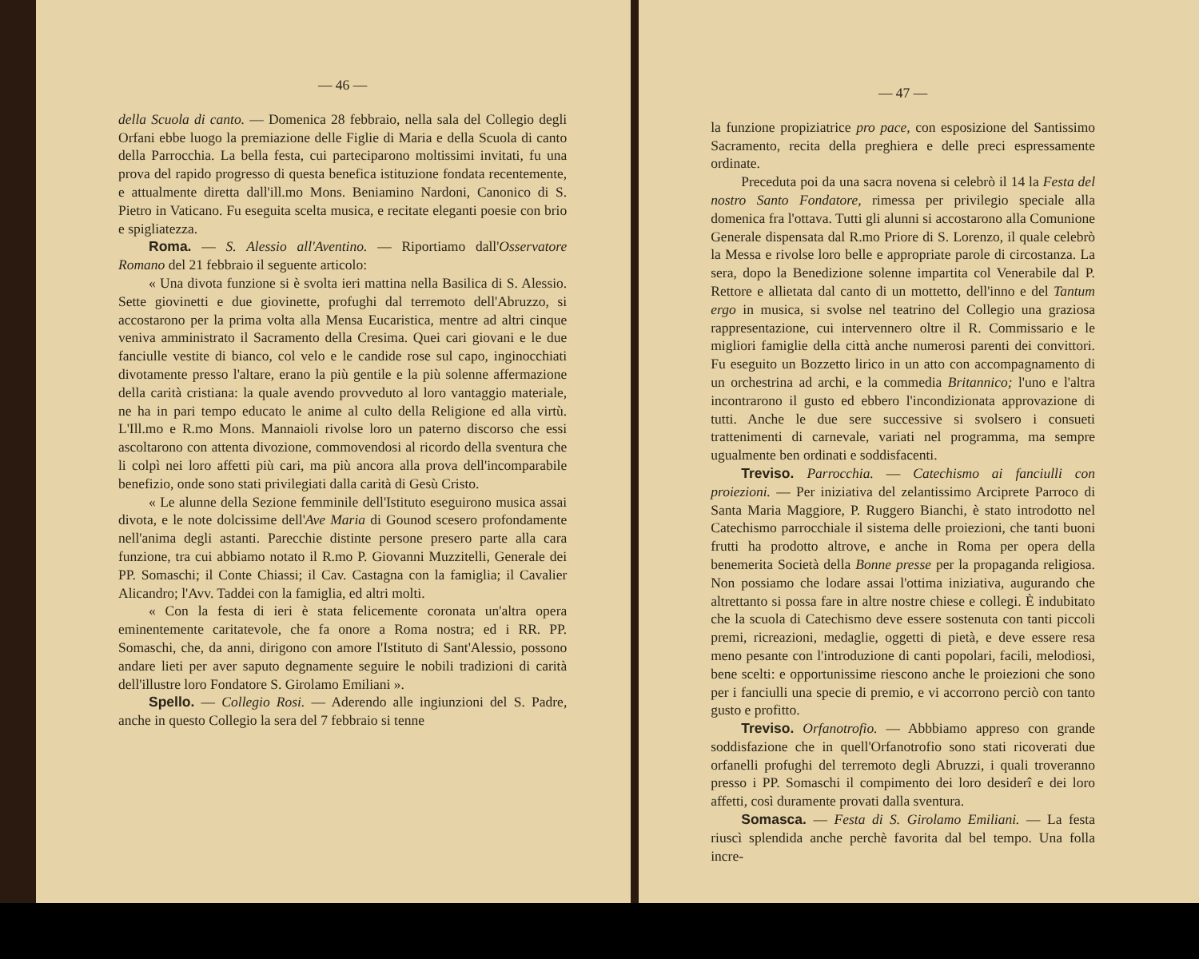— 46 —
della Scuola di canto. — Domenica 28 febbraio, nella sala del Collegio degli Orfani ebbe luogo la premiazione delle Figlie di Maria e della Scuola di canto della Parrocchia. La bella festa, cui parteciparono moltissimi invitati, fu una prova del rapido progresso di questa benefica istituzione fondata recentemente, e attualmente diretta dall'ill.mo Mons. Beniamino Nardoni, Canonico di S. Pietro in Vaticano. Fu eseguita scelta musica, e recitate eleganti poesie con brio e spigliatezza.
Roma. — S. Alessio all'Aventino. — Riportiamo dall'Osservatore Romano del 21 febbraio il seguente articolo:
« Una divota funzione si è svolta ieri mattina nella Basilica di S. Alessio. Sette giovinetti e due giovinette, profughi dal terremoto dell'Abruzzo, si accostarono per la prima volta alla Mensa Eucaristica, mentre ad altri cinque veniva amministrato il Sacramento della Cresima. Quei cari giovani e le due fanciulle vestite di bianco, col velo e le candide rose sul capo, inginocchiati divotamente presso l'altare, erano la più gentile e la più solenne affermazione della carità cristiana: la quale avendo provveduto al loro vantaggio materiale, ne ha in pari tempo educato le anime al culto della Religione ed alla virtù. L'Ill.mo e R.mo Mons. Mannaioli rivolse loro un paterno discorso che essi ascoltarono con attenta divozione, commovendosi al ricordo della sventura che li colpì nei loro affetti più cari, ma più ancora alla prova dell'incomparabile benefizio, onde sono stati privilegiati dalla carità di Gesù Cristo.
« Le alunne della Sezione femminile dell'Istituto eseguirono musica assai divota, e le note dolcissime dell'Ave Maria di Gounod scesero profondamente nell'anima degli astanti. Parecchie distinte persone presero parte alla cara funzione, tra cui abbiamo notato il R.mo P. Giovanni Muzzitelli, Generale dei PP. Somaschi; il Conte Chiassi; il Cav. Castagna con la famiglia; il Cavalier Alicandro; l'Avv. Taddei con la famiglia, ed altri molti.
« Con la festa di ieri è stata felicemente coronata un'altra opera eminentemente caritatevole, che fa onore a Roma nostra; ed i RR. PP. Somaschi, che, da anni, dirigono con amore l'Istituto di Sant'Alessio, possono andare lieti per aver saputo degnamente seguire le nobili tradizioni di carità dell'illustre loro Fondatore S. Girolamo Emiliani ».
Spello. — Collegio Rosi. — Aderendo alle ingiunzioni del S. Padre, anche in questo Collegio la sera del 7 febbraio si tenne
— 47 —
la funzione propiziatrice pro pace, con esposizione del Santissimo Sacramento, recita della preghiera e delle preci espressamente ordinate.
Preceduta poi da una sacra novena si celebrò il 14 la Festa del nostro Santo Fondatore, rimessa per privilegio speciale alla domenica fra l'ottava. Tutti gli alunni si accostarono alla Comunione Generale dispensata dal R.mo Priore di S. Lorenzo, il quale celebrò la Messa e rivolse loro belle e appropriate parole di circostanza. La sera, dopo la Benedizione solenne impartita col Venerabile dal P. Rettore e allietata dal canto di un mottetto, dell'inno e del Tantum ergo in musica, si svolse nel teatrino del Collegio una graziosa rappresentazione, cui intervennero oltre il R. Commissario e le migliori famiglie della città anche numerosi parenti dei convittori. Fu eseguito un Bozzetto lirico in un atto con accompagnamento di un orchestrina ad archi, e la commedia Britannico; l'uno e l'altra incontrarono il gusto ed ebbero l'incondizionata approvazione di tutti. Anche le due sere successive si svolsero i consueti trattenimenti di carnevale, variati nel programma, ma sempre ugualmente ben ordinati e soddisfacenti.
Treviso. Parrocchia. — Catechismo ai fanciulli con proiezioni. — Per iniziativa del zelantissimo Arciprete Parroco di Santa Maria Maggiore, P. Ruggero Bianchi, è stato introdotto nel Catechismo parrocchiale il sistema delle proiezioni, che tanti buoni frutti ha prodotto altrove, e anche in Roma per opera della benemerita Società della Bonne presse per la propaganda religiosa. Non possiamo che lodare assai l'ottima iniziativa, augurando che altrettanto si possa fare in altre nostre chiese e collegi. È indubitato che la scuola di Catechismo deve essere sostenuta con tanti piccoli premi, ricreazioni, medaglie, oggetti di pietà, e deve essere resa meno pesante con l'introduzione di canti popolari, facili, melodiosi, bene scelti: e opportunissime riescono anche le proiezioni che sono per i fanciulli una specie di premio, e vi accorrono perciò con tanto gusto e profitto.
Treviso. Orfanotrofio. — Abbbiamo appreso con grande soddisfazione che in quell'Orfanotrofio sono stati ricoverati due orfanelli profughi del terremoto degli Abruzzi, i quali troveranno presso i PP. Somaschi il compimento dei loro desiderî e dei loro affetti, così duramente provati dalla sventura.
Somasca. — Festa di S. Girolamo Emiliani. — La festa riuscì splendida anche perchè favorita dal bel tempo. Una folla incre-